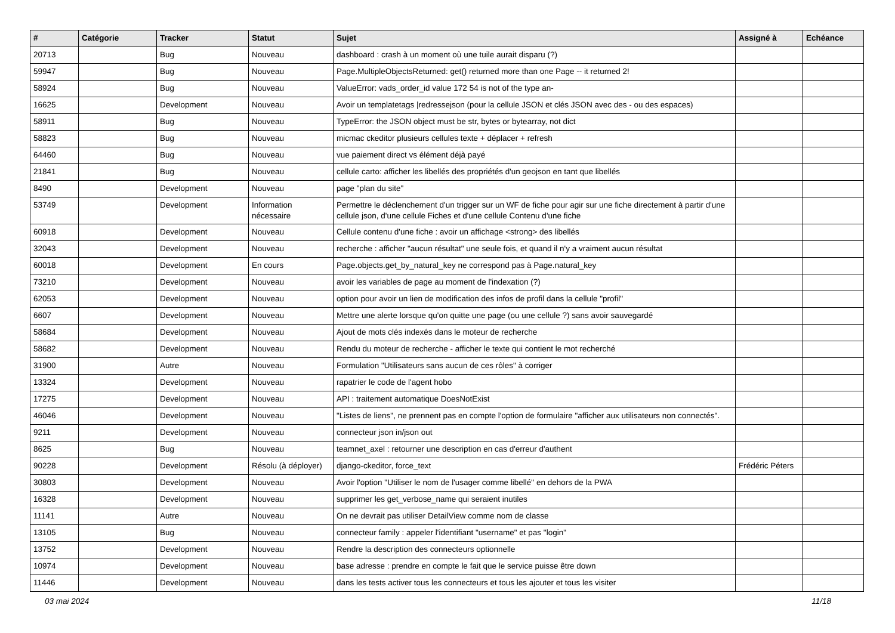| # | Catégorie | Tracker | Statut | Sujet | Assigné à | Echéance |
| --- | --- | --- | --- | --- | --- | --- |
| 20713 | | Bug | Nouveau | dashboard : crash à un moment où une tuile aurait disparu (?) | | |
| 59947 | | Bug | Nouveau | Page.MultipleObjectsReturned: get() returned more than one Page -- it returned 2! | | |
| 58924 | | Bug | Nouveau | ValueError: vads_order_id value 172 54 is not of the type an- | | |
| 16625 | | Development | Nouveau | Avoir un templatetags /redressejson (pour la cellule JSON et clés JSON avec des - ou des espaces) | | |
| 58911 | | Bug | Nouveau | TypeError: the JSON object must be str, bytes or bytearray, not dict | | |
| 58823 | | Bug | Nouveau | micmac ckeditor plusieurs cellules texte + déplacer + refresh | | |
| 64460 | | Bug | Nouveau | vue paiement direct vs élément déjà payé | | |
| 21841 | | Bug | Nouveau | cellule carto: afficher les libellés des propriétés d'un geojson en tant que libellés | | |
| 8490 | | Development | Nouveau | page "plan du site" | | |
| 53749 | | Development | Information nécessaire | Permettre le déclenchement d'un trigger sur un WF de fiche pour agir sur une fiche directement à partir d'une cellule json, d'une cellule Fiches et d'une cellule Contenu d'une fiche | | |
| 60918 | | Development | Nouveau | Cellule contenu d'une fiche : avoir un affichage <strong> des libellés | | |
| 32043 | | Development | Nouveau | recherche : afficher "aucun résultat" une seule fois, et quand il n'y a vraiment aucun résultat | | |
| 60018 | | Development | En cours | Page.objects.get_by_natural_key ne correspond pas à Page.natural_key | | |
| 73210 | | Development | Nouveau | avoir les variables de page au moment de l'indexation (?) | | |
| 62053 | | Development | Nouveau | option pour avoir un lien de modification des infos de profil dans la cellule "profil" | | |
| 6607 | | Development | Nouveau | Mettre une alerte lorsque qu'on quitte une page (ou une cellule ?) sans avoir sauvegardé | | |
| 58684 | | Development | Nouveau | Ajout de mots clés indexés dans le moteur de recherche | | |
| 58682 | | Development | Nouveau | Rendu du moteur de recherche - afficher le texte qui contient le mot recherché | | |
| 31900 | | Autre | Nouveau | Formulation "Utilisateurs sans aucun de ces rôles" à corriger | | |
| 13324 | | Development | Nouveau | rapatrier le code de l'agent hobo | | |
| 17275 | | Development | Nouveau | API : traitement automatique DoesNotExist | | |
| 46046 | | Development | Nouveau | "Listes de liens", ne prennent pas en compte l'option de formulaire "afficher aux utilisateurs non connectés". | | |
| 9211 | | Development | Nouveau | connecteur json in/json out | | |
| 8625 | | Bug | Nouveau | teamnet_axel : retourner une description en cas d'erreur d'authent | | |
| 90228 | | Development | Résolu (à déployer) | django-ckeditor, force_text | Frédéric Péters | |
| 30803 | | Development | Nouveau | Avoir l'option "Utiliser le nom de l'usager comme libellé" en dehors de la PWA | | |
| 16328 | | Development | Nouveau | supprimer les get_verbose_name qui seraient inutiles | | |
| 11141 | | Autre | Nouveau | On ne devrait pas utiliser DetailView comme nom de classe | | |
| 13105 | | Bug | Nouveau | connecteur family : appeler l'identifiant "username" et pas "login" | | |
| 13752 | | Development | Nouveau | Rendre la description des connecteurs optionnelle | | |
| 10974 | | Development | Nouveau | base adresse : prendre en compte le fait que le service puisse être down | | |
| 11446 | | Development | Nouveau | dans les tests activer tous les connecteurs et tous les ajouter et tous les visiter | | |
03 mai 2024 11/18